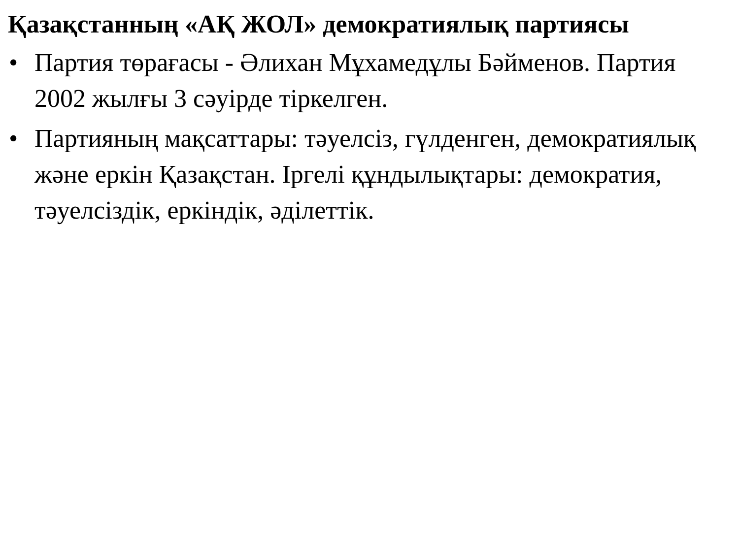Қазақстанның «АҚ ЖОЛ» демократиялық партиясы
• Партия төрағасы - Әлихан Мұхамедұлы Бәйменов. Партия 2002 жылғы 3 сәуірде тіркелген.
• Партияның мақсаттары: тәуелсіз, гүлденген, демократиялық және еркін Қазақстан. Іргелі құндылықтары: демократия, тәуелсіздік, еркіндік, әділеттік.